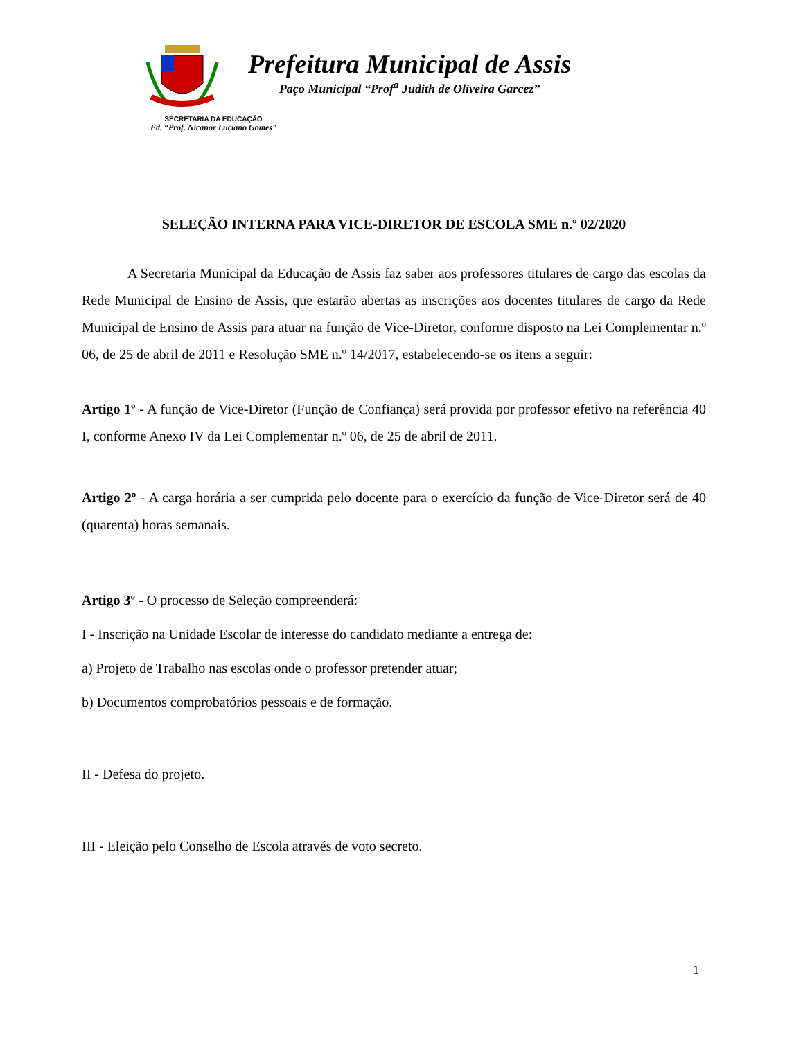Prefeitura Municipal de Assis
Paço Municipal “Prof<sup>a</sup> Judith de Oliveira Garcez”
SECRETARIA DA EDUCAÇÃO
Ed. “Prof. Nicanor Luciano Gomes”
SELEÇÃO INTERNA PARA VICE-DIRETOR DE ESCOLA SME n.º 02/2020
A Secretaria Municipal da Educação de Assis faz saber aos professores titulares de cargo das escolas da Rede Municipal de Ensino de Assis, que estarão abertas as inscrições aos docentes titulares de cargo da Rede Municipal de Ensino de Assis para atuar na função de Vice-Diretor, conforme disposto na Lei Complementar n.º 06, de 25 de abril de 2011 e Resolução SME n.º 14/2017, estabelecendo-se os itens a seguir:
Artigo 1º - A função de Vice-Diretor (Função de Confiança) será provida por professor efetivo na referência 40 I, conforme Anexo IV da Lei Complementar n.º 06, de 25 de abril de 2011.
Artigo 2º - A carga horária a ser cumprida pelo docente para o exercício da função de Vice-Diretor será de 40 (quarenta) horas semanais.
Artigo 3º - O processo de Seleção compreenderá:
I - Inscrição na Unidade Escolar de interesse do candidato mediante a entrega de:
a) Projeto de Trabalho nas escolas onde o professor pretender atuar;
b) Documentos comprobatórios pessoais e de formação.
II - Defesa do projeto.
III - Eleição pelo Conselho de Escola através de voto secreto.
1